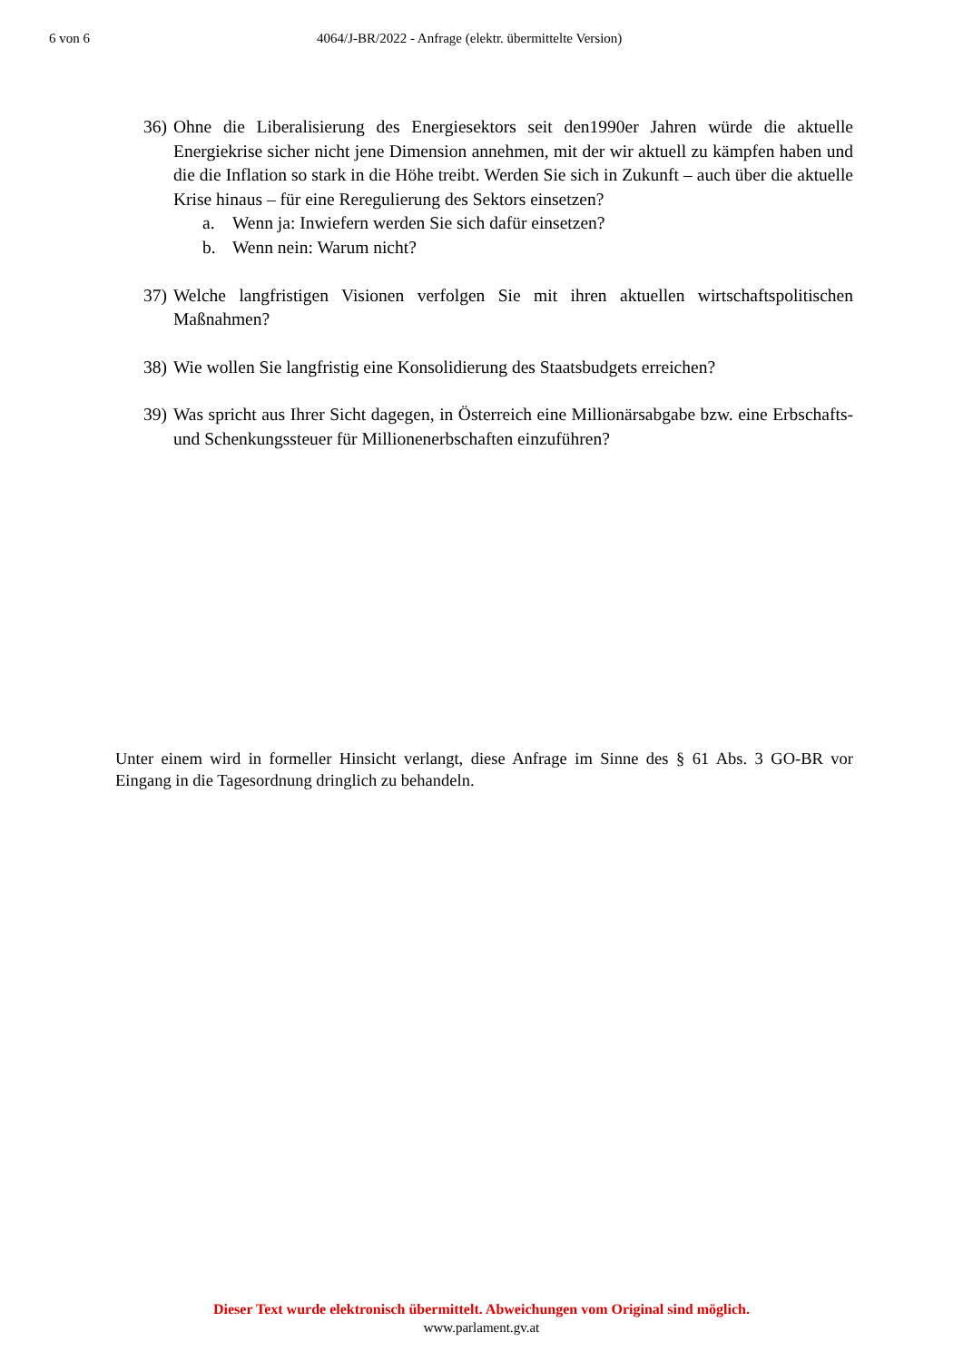6 von 6 4064/J-BR/2022 - Anfrage (elektr. übermittelte Version)
36)
Ohne die Liberalisierung des Energiesektors seit den1990er Jahren würde die aktuelle Energiekrise sicher nicht jene Dimension annehmen, mit der wir aktuell zu kämpfen haben und die die Inflation so stark in die Höhe treibt. Werden Sie sich in Zukunft – auch über die aktuelle Krise hinaus – für eine Reregulierung des Sektors einsetzen?
a. Wenn ja: Inwiefern werden Sie sich dafür einsetzen?
b. Wenn nein: Warum nicht?
37)
Welche langfristigen Visionen verfolgen Sie mit ihren aktuellen wirtschaftspolitischen Maßnahmen?
38)
Wie wollen Sie langfristig eine Konsolidierung des Staatsbudgets erreichen?
39)
Was spricht aus Ihrer Sicht dagegen, in Österreich eine Millionärsabgabe bzw. eine Erbschafts- und Schenkungssteuer für Millionenerbschaften einzuführen?
Unter einem wird in formeller Hinsicht verlangt, diese Anfrage im Sinne des § 61 Abs. 3 GO-BR vor Eingang in die Tagesordnung dringlich zu behandeln.
Dieser Text wurde elektronisch übermittelt. Abweichungen vom Original sind möglich.
www.parlament.gv.at